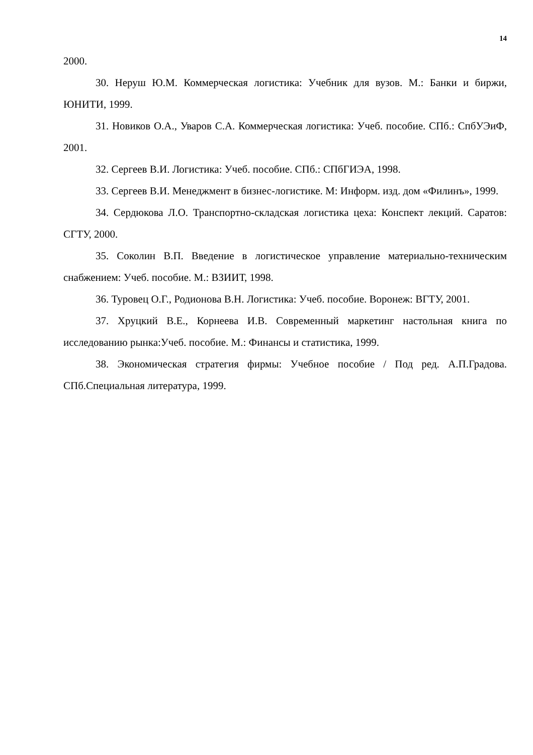14
2000.
30. Неруш Ю.М. Коммерческая логистика: Учебник для вузов. М.: Банки и биржи, ЮНИТИ, 1999.
31. Новиков О.А., Уваров С.А. Коммерческая логистика: Учеб. пособие. СПб.: СпбУЭиФ, 2001.
32. Сергеев В.И. Логистика: Учеб. пособие. СПб.: СПбГИЭА, 1998.
33. Сергеев В.И. Менеджмент в бизнес-логистике. М: Информ. изд. дом «Филинъ», 1999.
34. Сердюкова Л.О. Транспортно-складская логистика цеха: Конспект лекций. Саратов: СГТУ, 2000.
35. Соколин В.П. Введение в логистическое управление материально-техническим снабжением: Учеб. пособие. М.: ВЗИИТ, 1998.
36. Туровец О.Г., Родионова В.Н. Логистика: Учеб. пособие. Воронеж: ВГТУ, 2001.
37. Хруцкий В.Е., Корнеева И.В. Современный маркетинг настольная книга по исследованию рынка:Учеб. пособие. М.: Финансы и статистика, 1999.
38. Экономическая стратегия фирмы: Учебное пособие / Под ред. А.П.Градова. СПб.Специальная литература, 1999.